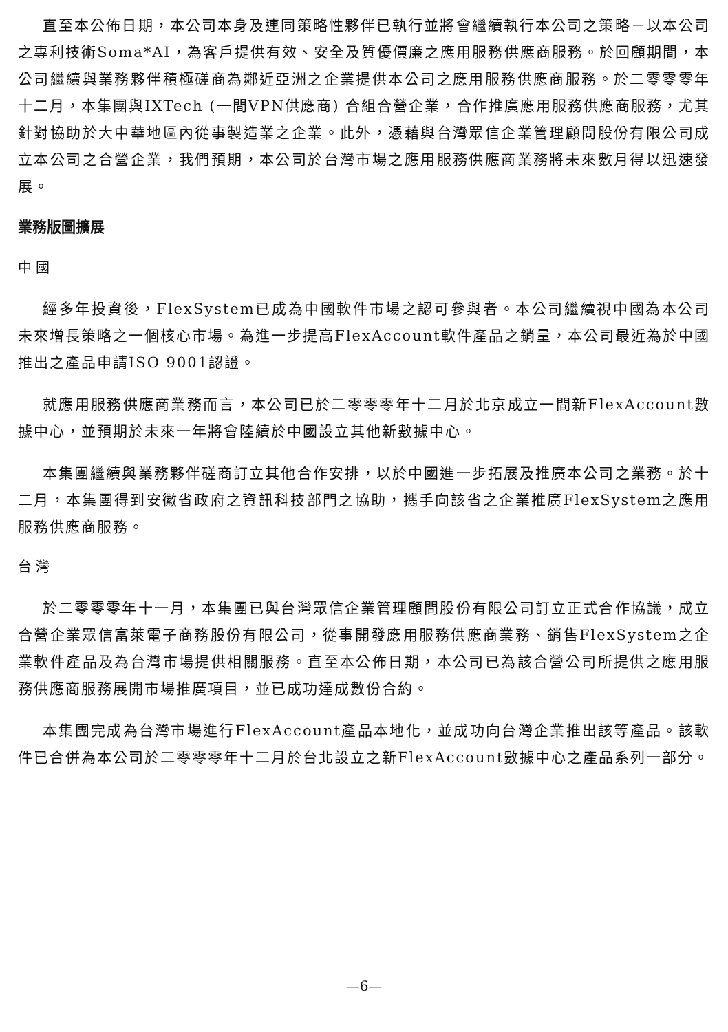直至本公佈日期，本公司本身及連同策略性夥伴已執行並將會繼續執行本公司之策略－以本公司之專利技術Soma*AI，為客戶提供有效、安全及質優價廉之應用服務供應商服務。於回顧期間，本公司繼續與業務夥伴積極磋商為鄰近亞洲之企業提供本公司之應用服務供應商服務。於二零零零年十二月，本集團與IXTech (一間VPN供應商) 合組合營企業，合作推廣應用服務供應商服務，尤其針對協助於大中華地區內從事製造業之企業。此外，憑藉與台灣眾信企業管理顧問股份有限公司成立本公司之合營企業，我們預期，本公司於台灣市場之應用服務供應商業務將未來數月得以迅速發展。
業務版圖擴展
中 國
經多年投資後，FlexSystem已成為中國軟件市場之認可參與者。本公司繼續視中國為本公司未來增長策略之一個核心市場。為進一步提高FlexAccount軟件產品之銷量，本公司最近為於中國推出之產品申請ISO 9001認證。
就應用服務供應商業務而言，本公司已於二零零零年十二月於北京成立一間新FlexAccount數據中心，並預期於未來一年將會陸續於中國設立其他新數據中心。
本集團繼續與業務夥伴磋商訂立其他合作安排，以於中國進一步拓展及推廣本公司之業務。於十二月，本集團得到安徽省政府之資訊科技部門之協助，攜手向該省之企業推廣FlexSystem之應用服務供應商服務。
台 灣
於二零零零年十一月，本集團已與台灣眾信企業管理顧問股份有限公司訂立正式合作協議，成立合營企業眾信富萊電子商務股份有限公司，從事開發應用服務供應商業務、銷售FlexSystem之企業軟件產品及為台灣市場提供相關服務。直至本公佈日期，本公司已為該合營公司所提供之應用服務供應商服務展開市場推廣項目，並已成功達成數份合約。
本集團完成為台灣市場進行FlexAccount產品本地化，並成功向台灣企業推出該等產品。該軟件已合併為本公司於二零零零年十二月於台北設立之新FlexAccount數據中心之產品系列一部分。
—6—